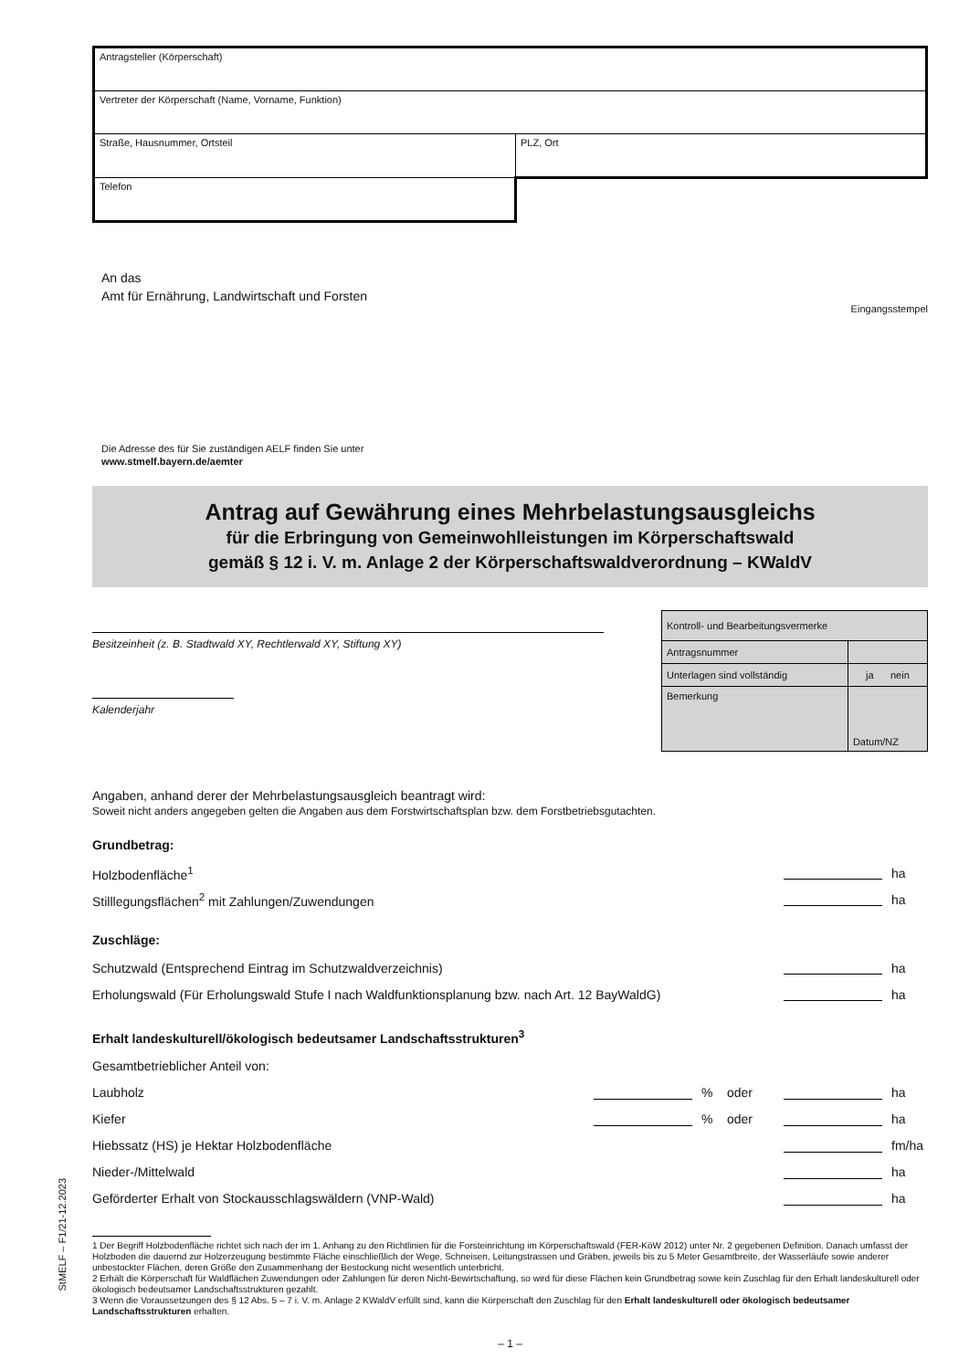StMELF – F1/21-12.2023
| Antragsteller (Körperschaft) | |
| Vertreter der Körperschaft (Name, Vorname, Funktion) | |
| Straße, Hausnummer, Ortsteil | PLZ, Ort |
| Telefon | |
An das
Amt für Ernährung, Landwirtschaft und Forsten
Eingangsstempel
Die Adresse des für Sie zuständigen AELF finden Sie unter
www.stmelf.bayern.de/aemter
Antrag auf Gewährung eines Mehrbelastungsausgleichs
für die Erbringung von Gemeinwohlleistungen im Körperschaftswald
gemäß § 12 i. V. m. Anlage 2 der Körperschaftswaldverordnung – KWaldV
Besitzeinheit (z. B. Stadtwald XY, Rechtlerwald XY, Stiftung XY)
Kalenderjahr
| Kontroll- und Bearbeitungsvermerke | |
| Antragsnummer | |
| Unterlagen sind vollständig | ja nein |
| Bemerkung | Datum/NZ |
Angaben, anhand derer der Mehrbelastungsausgleich beantragt wird:
Soweit nicht anders angegeben gelten die Angaben aus dem Forstwirtschaftsplan bzw. dem Forstbetriebsgutachten.
Grundbetrag:
Holzbodenfläche<sup>1</sup> ha
Stilllegungsflächen<sup>2</sup> mit Zahlungen/Zuwendungen ha
Zuschläge:
Schutzwald (Entsprechend Eintrag im Schutzwaldverzeichnis) ha
Erholungswald (Für Erholungswald Stufe I nach Waldfunktionsplanung bzw. nach Art. 12 BayWaldG) ha
Erhalt landeskulturell/ökologisch bedeutsamer Landschaftsstrukturen<sup>3</sup>
Gesamtbetrieblicher Anteil von:
Laubholz % oder ha
Kiefer % oder ha
Hiebssatz (HS) je Hektar Holzbodenfläche fm/ha
Nieder-/Mittelwald ha
Geförderter Erhalt von Stockausschlagswäldern (VNP-Wald) ha
1 Der Begriff Holzbodenfläche richtet sich nach der im 1. Anhang zu den Richtlinien für die Forsteinrichtung im Körperschaftswald (FER-KöW 2012) unter Nr. 2 gegebenen Definition. Danach umfasst der Holzboden die dauernd zur Holzerzeugung bestimmte Fläche einschließlich der Wege, Schneisen, Leitungstrassen und Gräben, jeweils bis zu 5 Meter Gesamtbreite, der Wasserläufe sowie anderer unbestockter Flächen, deren Größe den Zusammenhang der Bestockung nicht wesentlich unterbricht.
2 Erhält die Körperschaft für Waldflächen Zuwendungen oder Zahlungen für deren Nicht-Bewirtschaftung, so wird für diese Flächen kein Grundbetrag sowie kein Zuschlag für den Erhalt landeskulturell oder ökologisch bedeutsamer Landschaftsstrukturen gezahlt.
3 Wenn die Voraussetzungen des § 12 Abs. 5 – 7 i. V. m. Anlage 2 KWaldV erfüllt sind, kann die Körperschaft den Zuschlag für den Erhalt landeskulturell oder ökologisch bedeutsamer Landschaftsstrukturen erhalten.
– 1 –